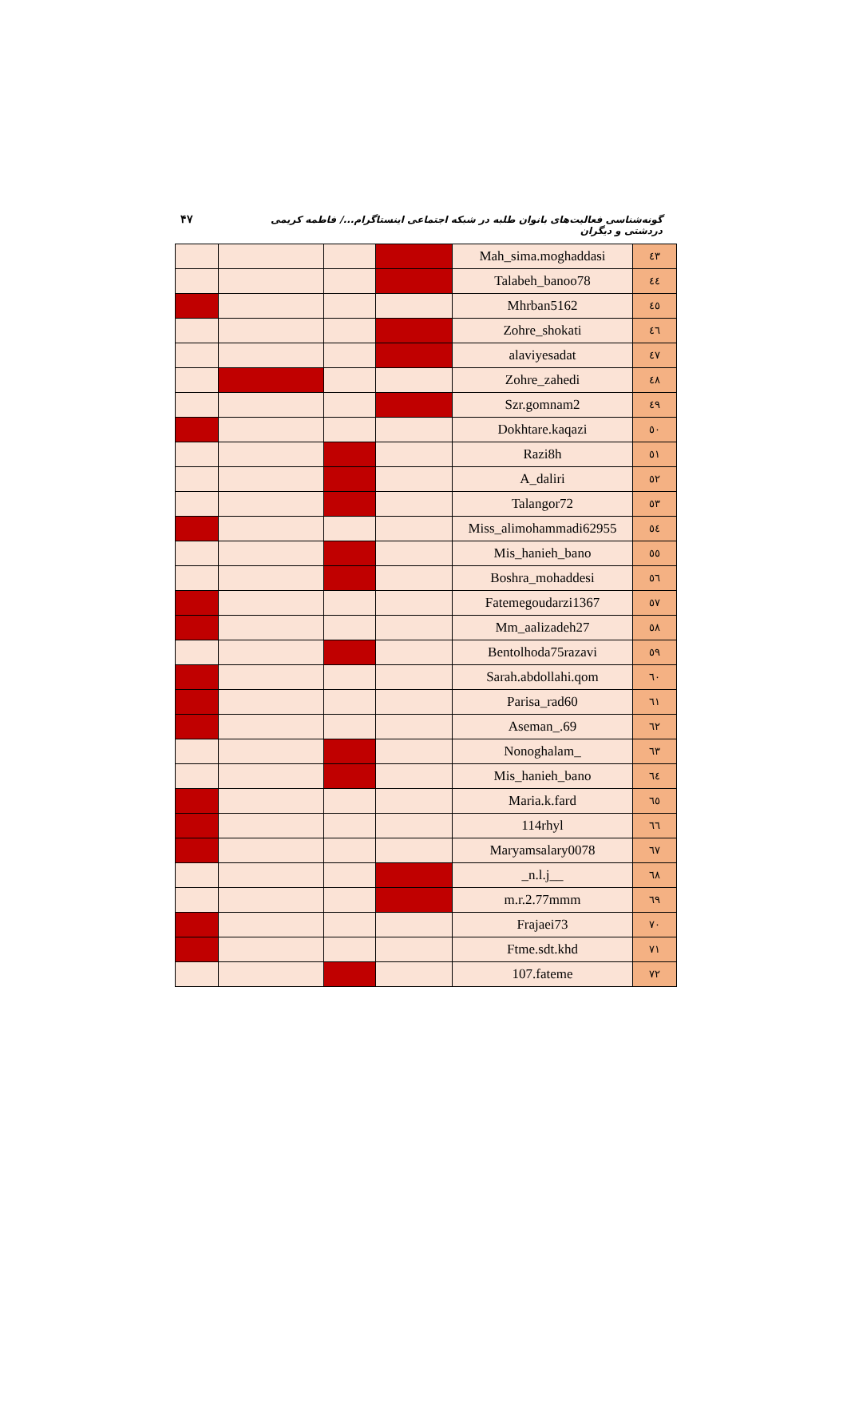۴۷ گونه‌شناسی فعالیت‌های بانوان طلبه در شبکه اجتماعی اینستاگرام.../ فاطمه کریمی دردشتی و دیگران
| | | | | Mah_sima.moghaddasi | ٤٣ |
| | | | | Talabeh_banoo78 | ٤٤ |
| | | | | Mhrban5162 | ٤٥ |
| | | | | Zohre_shokati | ٤٦ |
| | | | | alaviyesadat | ٤٧ |
| | | | | Zohre_zahedi | ٤٨ |
| | | | | Szr.gomnam2 | ٤٩ |
| | | | | Dokhtare.kaqazi | ٥٠ |
| | | | | Razi8h | ٥١ |
| | | | | A_daliri | ٥٢ |
| | | | | Talangor72 | ٥٣ |
| | | | | Miss_alimohammadi62955 | ٥٤ |
| | | | | Mis_hanieh_bano | ٥٥ |
| | | | | Boshra_mohaddesi | ٥٦ |
| | | | | Fatemegoudarzi1367 | ٥٧ |
| | | | | Mm_aalizadeh27 | ٥٨ |
| | | | | Bentolhoda75razavi | ٥٩ |
| | | | | Sarah.abdollahi.qom | ٦٠ |
| | | | | Parisa_rad60 | ٦١ |
| | | | | Aseman_.69 | ٦٢ |
| | | | | Nonoghalam_ | ٦٣ |
| | | | | Mis_hanieh_bano | ٦٤ |
| | | | | Maria.k.fard | ٦٥ |
| | | | | 114rhyl | ٦٦ |
| | | | | Maryamsalary0078 | ٦٧ |
| | | | | _n.l.j__ | ٦٨ |
| | | | | m.r.2.77mmm | ٦٩ |
| | | | | Frajaei73 | ٧٠ |
| | | | | Ftme.sdt.khd | ٧١ |
| | | | | 107.fateme | ٧٢ |